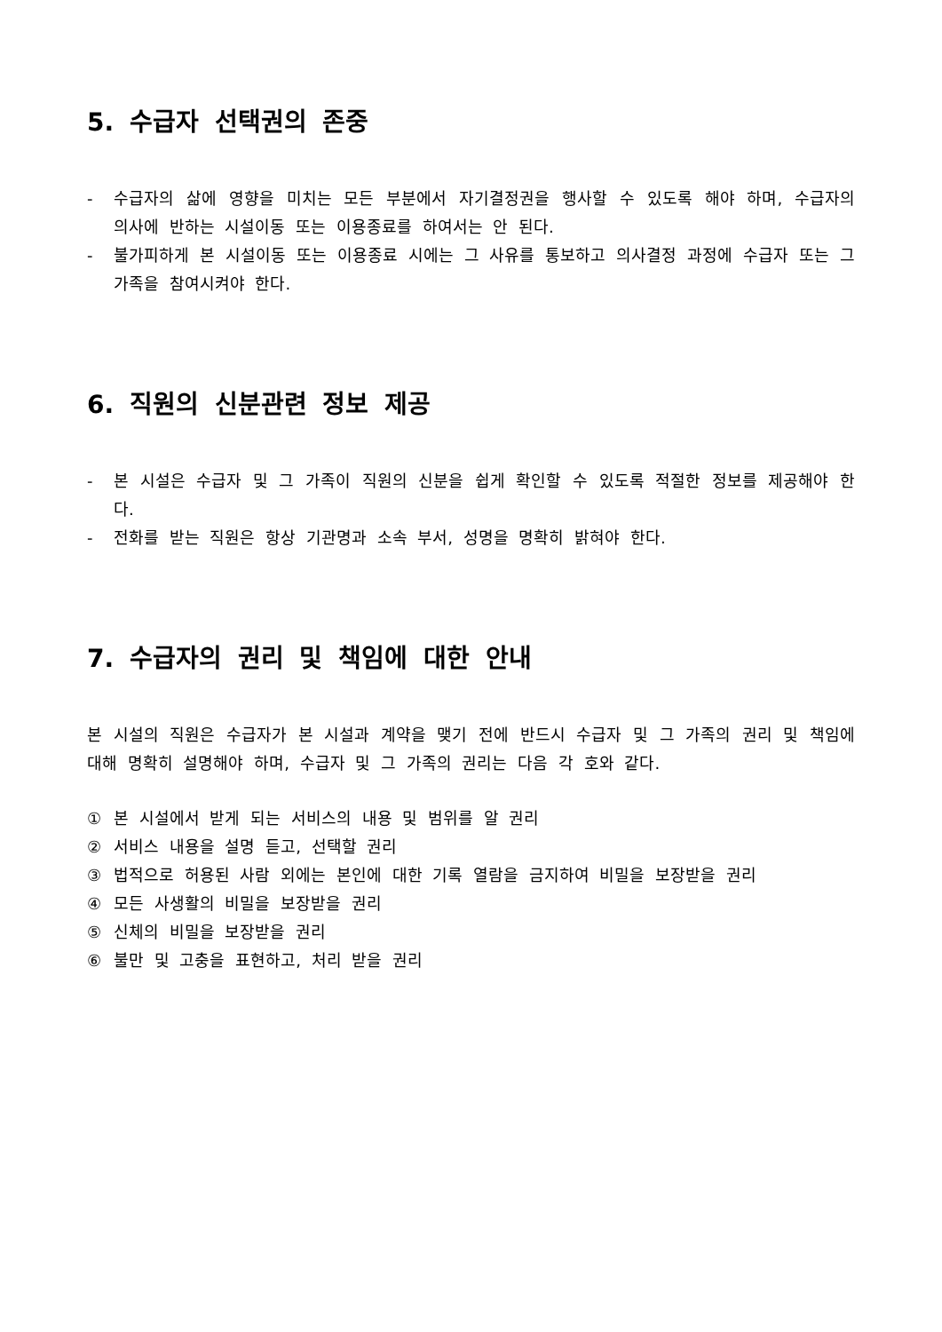5. 수급자 선택권의 존중
- 수급자의 삶에 영향을 미치는 모든 부분에서 자기결정권을 행사할 수 있도록 해야 하며, 수급자의 의사에 반하는 시설이동 또는 이용종료를 하여서는 안 된다.
- 불가피하게 본 시설이동 또는 이용종료 시에는 그 사유를 통보하고 의사결정 과정에 수급자 또는 그 가족을 참여시켜야 한다.
6. 직원의 신분관련 정보 제공
- 본 시설은 수급자 및 그 가족이 직원의 신분을 쉽게 확인할 수 있도록 적절한 정보를 제공해야 한다.
- 전화를 받는 직원은 항상 기관명과 소속 부서, 성명을 명확히 밝혀야 한다.
7. 수급자의 권리 및 책임에 대한 안내
본 시설의 직원은 수급자가 본 시설과 계약을 맺기 전에 반드시 수급자 및 그 가족의 권리 및 책임에 대해 명확히 설명해야 하며, 수급자 및 그 가족의 권리는 다음 각 호와 같다.
① 본 시설에서 받게 되는 서비스의 내용 및 범위를 알 권리
② 서비스 내용을 설명 듣고, 선택할 권리
③ 법적으로 허용된 사람 외에는 본인에 대한 기록 열람을 금지하여 비밀을 보장받을 권리
④ 모든 사생활의 비밀을 보장받을 권리
⑤ 신체의 비밀을 보장받을 권리
⑥ 불만 및 고충을 표현하고, 처리 받을 권리